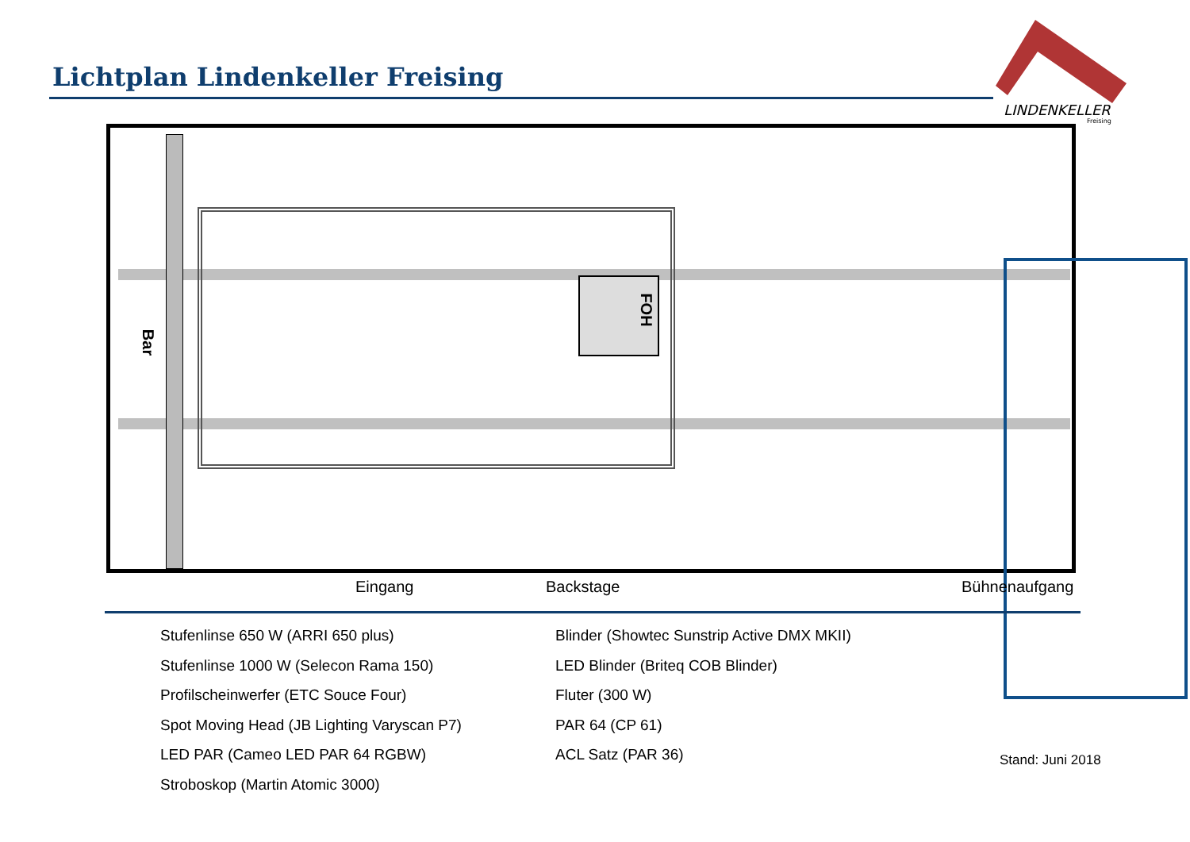Lichtplan Lindenkeller Freising
LINDENKELLER
Freising
FOH
Bar
Eingang Backstage Bühnenaufgang
Stufenlinse 650 W (ARRI 650 plus)
Stufenlinse 1000 W (Selecon Rama 150)
Profilscheinwerfer (ETC Souce Four)
Spot Moving Head (JB Lighting Varyscan P7)
LED PAR (Cameo LED PAR 64 RGBW)
Stroboskop (Martin Atomic 3000)
Blinder (Showtec Sunstrip Active DMX MKII)
LED Blinder (Briteq COB Blinder)
Fluter (300 W)
PAR 64 (CP 61)
ACL Satz (PAR 36)
Stand: Juni 2018